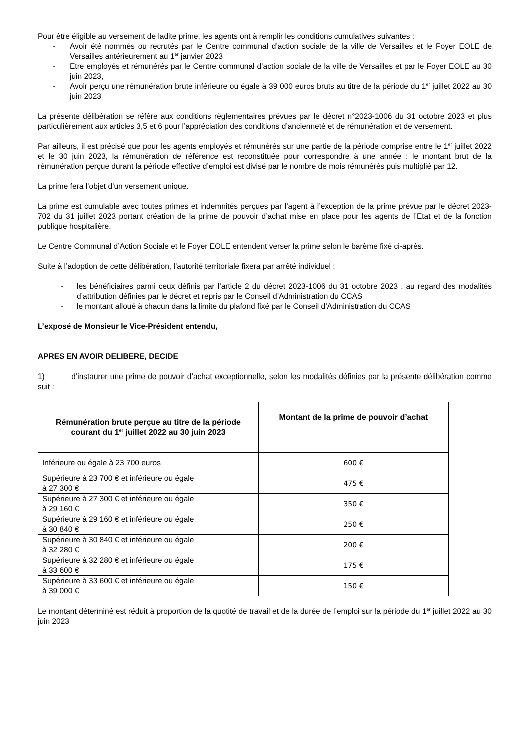Pour être éligible au versement de ladite prime, les agents ont à remplir les conditions cumulatives suivantes :
- Avoir été nommés ou recrutés par le Centre communal d’action sociale de la ville de Versailles et le Foyer EOLE de Versailles antérieurement au 1<sup>er</sup> janvier 2023
- Etre employés et rémunérés par le Centre communal d’action sociale de la ville de Versailles et par le Foyer EOLE au 30 juin 2023,
- Avoir perçu une rémunération brute inférieure ou égale à 39 000 euros bruts au titre de la période du 1<sup>er</sup> juillet 2022 au 30 juin 2023
La présente délibération se réfère aux conditions règlementaires prévues par le décret n°2023-1006 du 31 octobre 2023 et plus particulièrement aux articles 3,5 et 6 pour l’appréciation des conditions d’ancienneté et de rémunération et de versement.
Par ailleurs, il est précisé que pour les agents employés et rémunérés sur une partie de la période comprise entre le 1<sup>er</sup> juillet 2022 et le 30 juin 2023, la rémunération de référence est reconstituée pour correspondre à une année : le montant brut de la rémunération perçue durant la période effective d’emploi est divisé par le nombre de mois rémunérés puis multiplié par 12.
La prime fera l’objet d’un versement unique.
La prime est cumulable avec toutes primes et indemnités perçues par l’agent à l’exception de la prime prévue par le décret 2023-702 du 31 juillet 2023 portant création de la prime de pouvoir d’achat mise en place pour les agents de l’Etat et de la fonction publique hospitalière.
Le Centre Communal d’Action Sociale et le Foyer EOLE entendent verser la prime selon le barème fixé ci-après.
Suite à l’adoption de cette délibération, l’autorité territoriale fixera par arrêté individuel :
- les bénéficiaires parmi ceux définis par l’article 2 du décret 2023-1006 du 31 octobre 2023 , au regard des modalités d’attribution définies par le décret et repris par le Conseil d’Administration du CCAS
- le montant alloué à chacun dans la limite du plafond fixé par le Conseil d’Administration du CCAS
L’exposé de Monsieur le Vice-Président entendu,
APRES EN AVOIR DELIBERE, DECIDE
1) d’instaurer une prime de pouvoir d’achat exceptionnelle, selon les modalités définies par la présente délibération comme suit :
| Rémunération brute perçue au titre de la période courant du 1<sup>er</sup> juillet 2022 au 30 juin 2023 | Montant de la prime de pouvoir d’achat |
| --- | --- |
| Inférieure ou égale à 23 700 euros | 600 € |
| Supérieure à 23 700 € et inférieure ou égale à 27 300 € | 475 € |
| Supérieure à 27 300 € et inférieure ou égale à 29 160 € | 350 € |
| Supérieure à 29 160 € et inférieure ou égale à 30 840 € | 250 € |
| Supérieure à 30 840 € et inférieure ou égale à 32 280 € | 200 € |
| Supérieure à 32 280 € et inférieure ou égale à 33 600 € | 175 € |
| Supérieure à 33 600 € et inférieure ou égale à 39 000 € | 150 € |
Le montant déterminé est réduit à proportion de la quotité de travail et de la durée de l’emploi sur la période du 1<sup>er</sup> juillet 2022 au 30 juin 2023